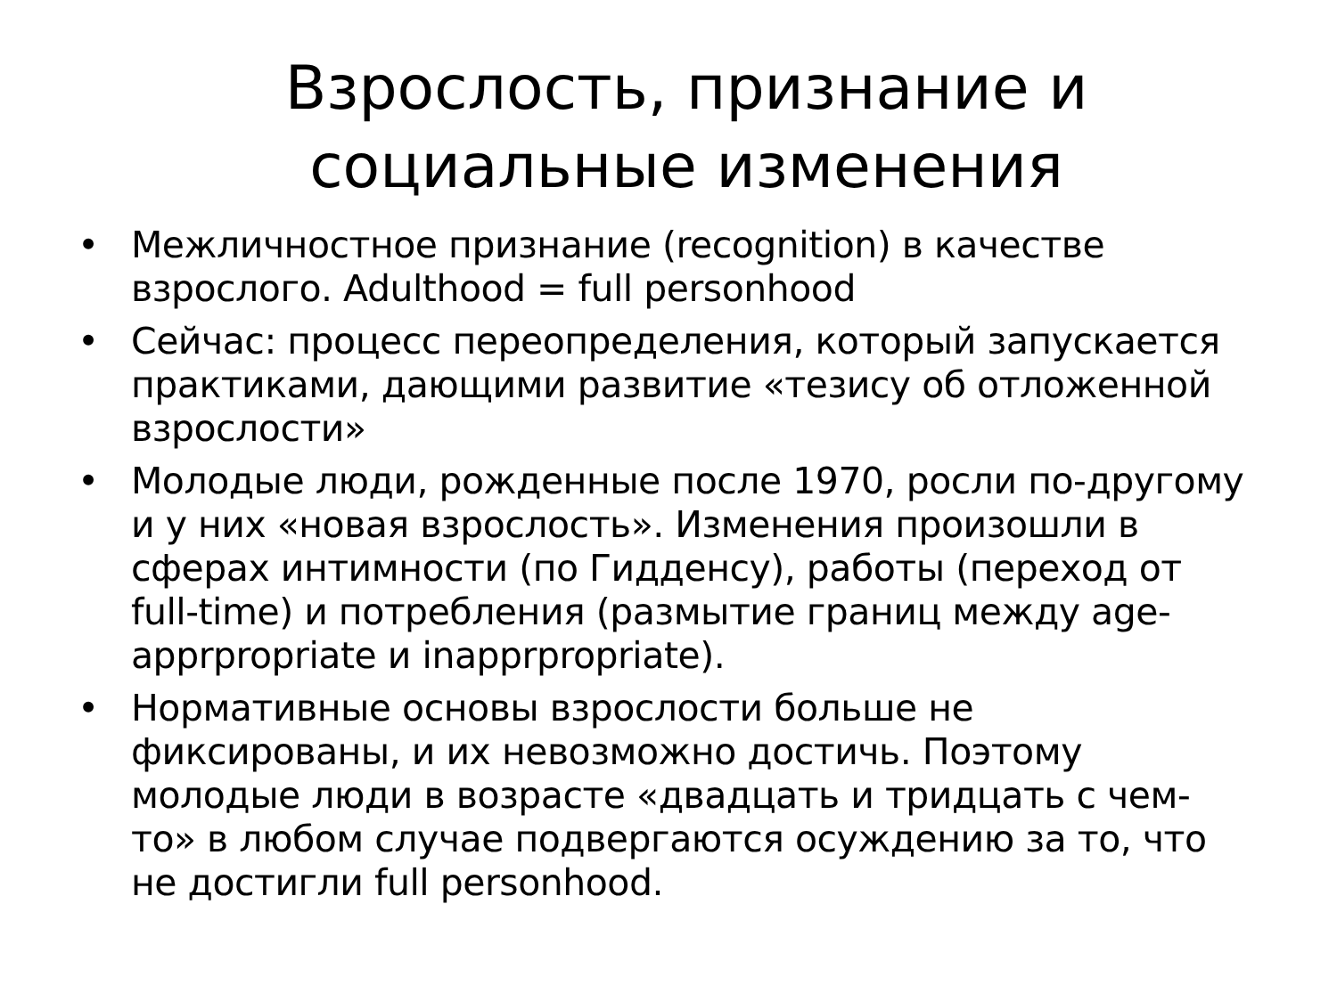Взрослость, признание и
социальные изменения
• Межличностное признание (recognition) в качестве взрослого. Adulthood = full personhood
• Сейчас: процесс переопределения, который запускается практиками, дающими развитие «тезису об отложенной взрослости»
• Молодые люди, рожденные после 1970, росли по-другому и у них «новая взрослость». Изменения произошли в сферах интимности (по Гидденсу), работы (переход от full-time) и потребления (размытие границ между age-apprpropriate и inapprpropriate).
• Нормативные основы взрослости больше не фиксированы, и их невозможно достичь. Поэтому молодые люди в возрасте «двадцать и тридцать с чем-то» в любом случае подвергаются осуждению за то, что не достигли full personhood.